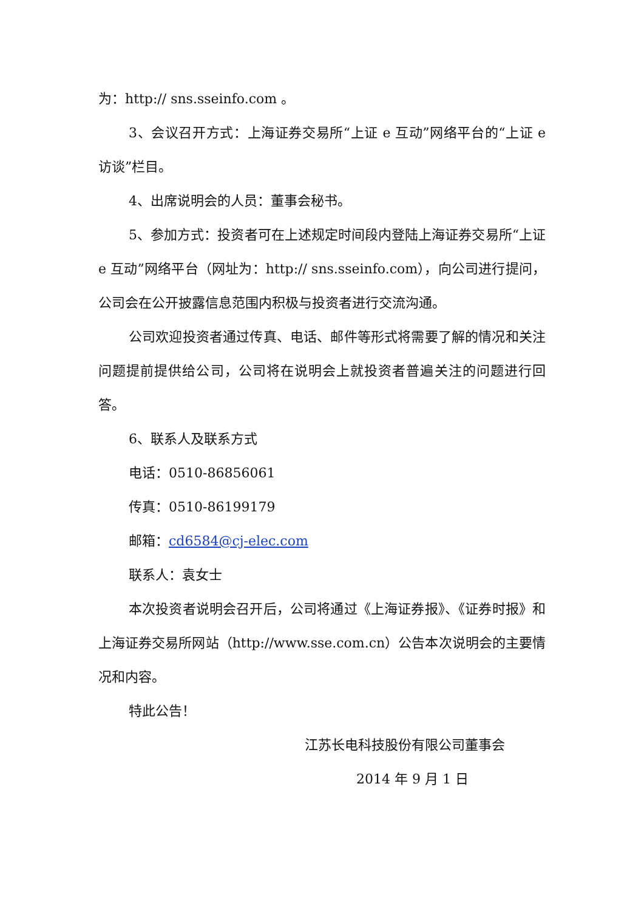为：http:// sns.sseinfo.com 。
3、会议召开方式：上海证券交易所“上证 e 互动”网络平台的“上证 e 访谈”栏目。
4、出席说明会的人员：董事会秘书。
5、参加方式：投资者可在上述规定时间段内登陆上海证券交易所“上证 e 互动”网络平台（网址为：http:// sns.sseinfo.com），向公司进行提问，公司会在公开披露信息范围内积极与投资者进行交流沟通。
公司欢迎投资者通过传真、电话、邮件等形式将需要了解的情况和关注问题提前提供给公司，公司将在说明会上就投资者普遍关注的问题进行回答。
6、联系人及联系方式
电话：0510-86856061
传真：0510-86199179
邮箱：cd6584@cj-elec.com
联系人：袁女士
本次投资者说明会召开后，公司将通过《上海证券报》、《证券时报》和上海证券交易所网站（http://www.sse.com.cn）公告本次说明会的主要情况和内容。
特此公告！
江苏长电科技股份有限公司董事会
2014 年 9 月 1 日